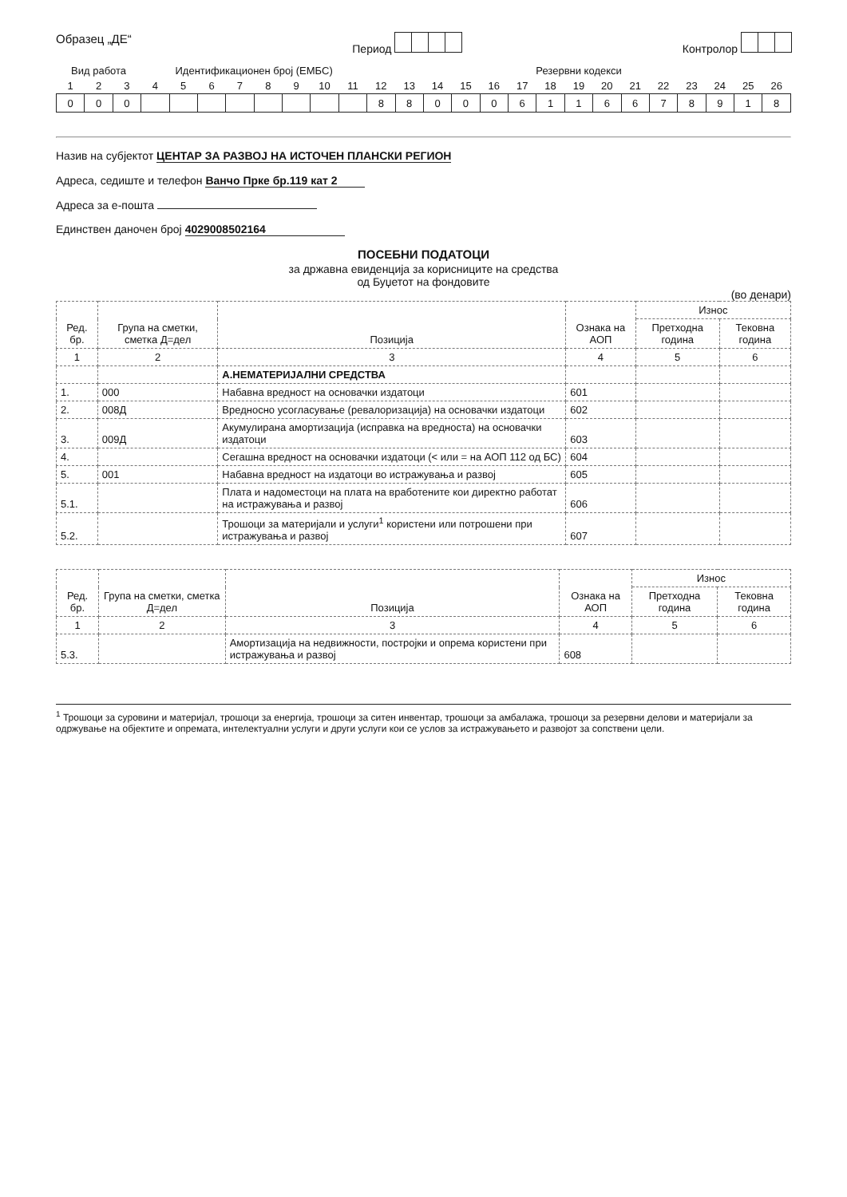Образец „ДЕ“ Период Контролор
| Вид работа | | | Идентификационен број (ЕМБС) | | | | | | | | Резервни кодекси | | | | | | | | | | | | | | |
| 1 | 2 | 3 | 4 | 5 | 6 | 7 | 8 | 9 | 10 | 11 | 12 | 13 | 14 | 15 | 16 | 17 | 18 | 19 | 20 | 21 | 22 | 23 | 24 | 25 | 26 |
| 0 | 0 | 0 | | | | | | | | | 8 | 8 | 0 | 0 | 0 | 6 | 1 | 1 | 6 | 6 | 7 | 8 | 9 | 1 | 8 |
Назив на субјектот ЦЕНТАР ЗА РАЗВОЈ НА ИСТОЧЕН ПЛАНСКИ РЕГИОН
Адреса, седиште и телефон Ванчо Прке бр.119 кат 2
Адреса за е-пошта
Единствен даночен број 4029008502164
ПОСЕБНИ ПОДАТОЦИ
за државна евиденција за корисниците на средства
од Буџетот на фондовите
(во денари)
| Ред. бр. | Група на сметки, сметка Д=дел | Позиција | Ознака на АОП | Износ | |
| --- | --- | --- | --- | --- | --- |
| | | | | Претходна година | Тековна година |
| 1 | 2 | 3 | 4 | 5 | 6 |
| | | А.НЕМАТЕРИЈАЛНИ СРЕДСТВА | | | |
| 1. | 000 | Набавна вредност на основачки издатоци | 601 | | |
| 2. | 008Д | Вредносно усогласување (ревалоризација) на основачки издатоци | 602 | | |
| 3. | 009Д | Акумулирана амортизација (исправка на вредноста) на основачки издатоци | 603 | | |
| 4. | | Сегашна вредност на основачки издатоци (< или = на АОП 112 од БС) | 604 | | |
| 5. | 001 | Набавна вредност на издатоци во истражувања и развој | 605 | | |
| 5.1. | | Плата и надоместоци на плата на вработените кои директно работат на истражувања и развој | 606 | | |
| 5.2. | | Трошоци за материјали и услуги<sup>1</sup> користени или потрошени при истражувања и развој | 607 | | |
| Ред. бр. | Група на сметки, сметка Д=дел | Позиција | Ознака на АОП | Износ | |
| --- | --- | --- | --- | --- | --- |
| | | | | Претходна година | Тековна година |
| 1 | 2 | 3 | 4 | 5 | 6 |
| 5.3. | | Амортизација на недвижности, постројки и опрема користени при истражувања и развој | 608 | | |
<sup>1</sup> Трошоци за суровини и материјал, трошоци за енергија, трошоци за ситен инвентар, трошоци за амбалажа, трошоци за резервни делови и материјали за одржување на објектите и опремата, интелектуални услуги и други услуги кои се услов за истражувањето и развојот за сопствени цели.